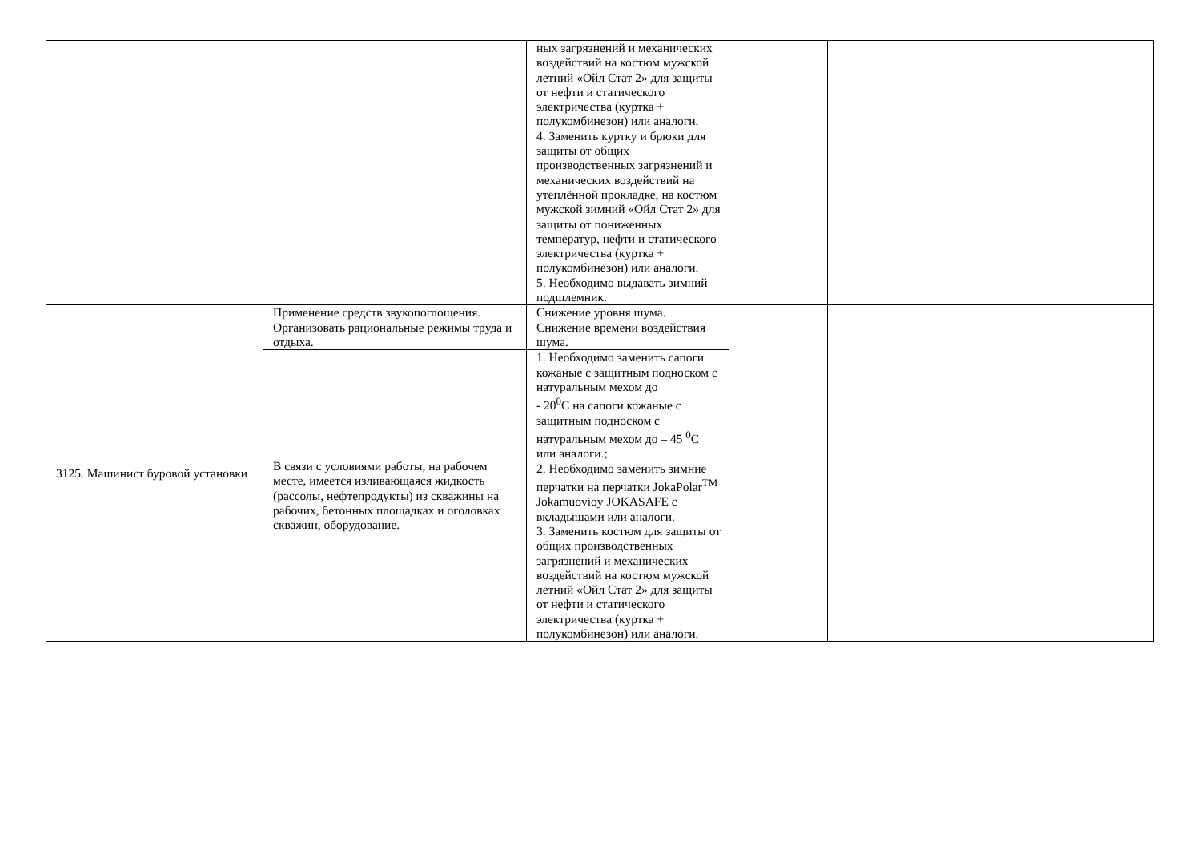| | | ных загрязнений и механических воздействий на костюм мужской летний «Ойл Стат 2» для защиты от нефти и статического электричества (куртка + полукомбинезон) или аналоги. 4. Заменить куртку и брюки для защиты от общих производственных загрязнений и механических воздействий на утеплённой прокладке, на костюм мужской зимний «Ойл Стат 2» для защиты от пониженных температур, нефти и статического электричества (куртка + полукомбинезон) или аналоги. 5. Необходимо выдавать зимний подшлемник. | | | |
| 3125. Машинист буровой установки | Применение средств звукопоглощения. Организовать рациональные режимы труда и отдыха. | Снижение уровня шума. Снижение времени воздействия шума. | | | |
| | В связи с условиями работы, на рабочем месте, имеется изливающаяся жидкость (рассолы, нефтепродукты) из скважины на рабочих, бетонных площадках и оголовках скважин, оборудование. | 1. Необходимо заменить сапоги кожаные с защитным подноском с натуральным мехом до - 20<sup>0</sup>С на сапоги кожаные с защитным подноском с натуральным мехом до – 45 <sup>0</sup>С или аналоги.; 2. Необходимо заменить зимние перчатки на перчатки JokaPolar<sup>TM</sup> Jokamuovioy JOKASAFE с вкладышами или аналоги. 3. Заменить костюм для защиты от общих производственных загрязнений и механических воздействий на костюм мужской летний «Ойл Стат 2» для защиты от нефти и статического электричества (куртка + полукомбинезон) или аналоги. | | | |